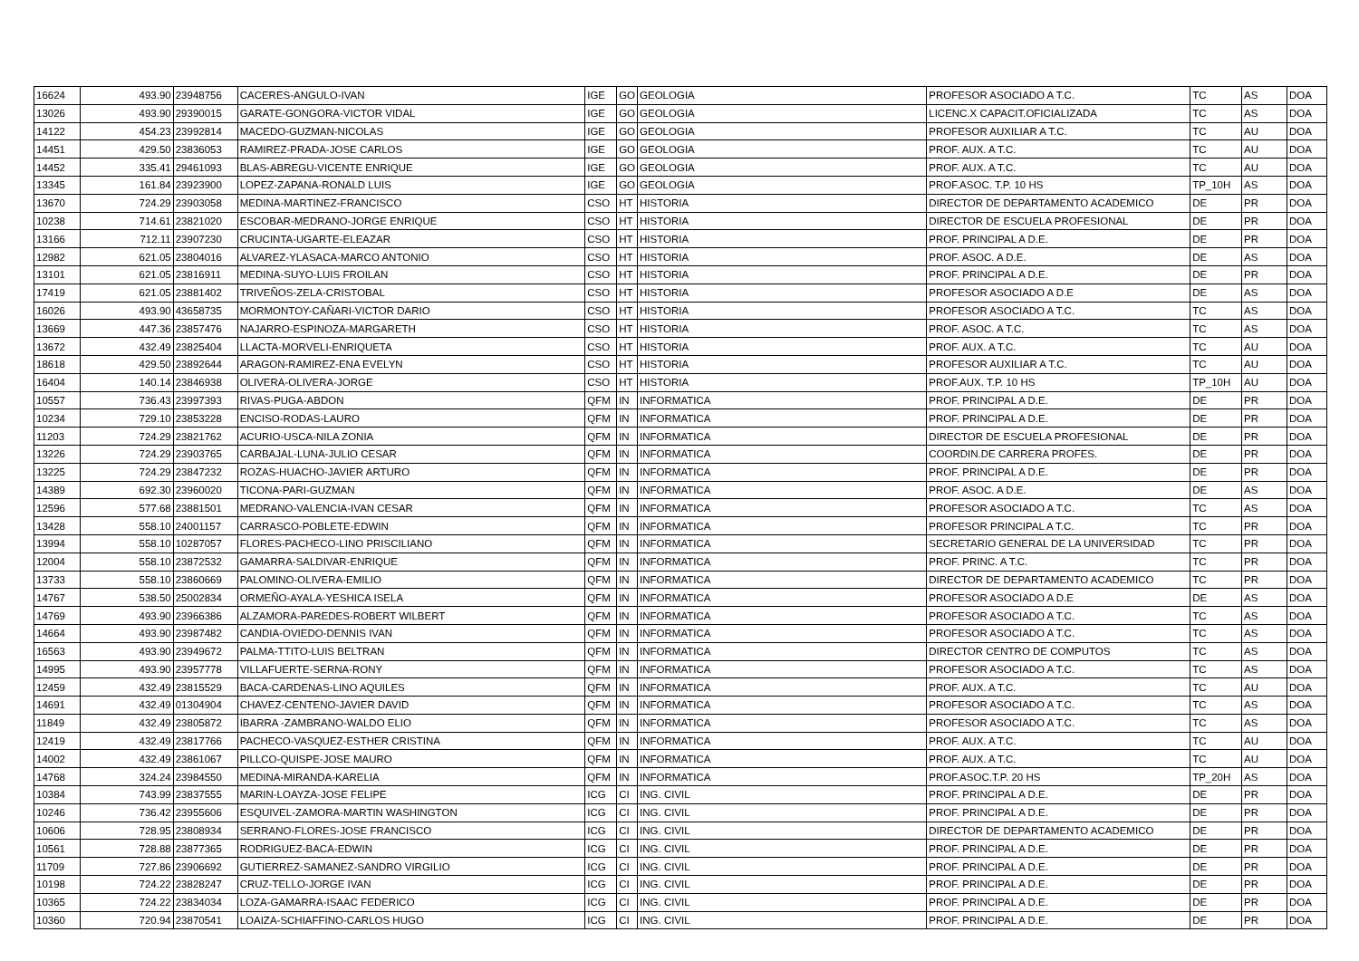| 16624 | 493.90 | 23948756 | CACERES-ANGULO-IVAN | IGE | GO | GEOLOGIA | PROFESOR ASOCIADO A T.C. | TC | AS | DOA |
| 13026 | 493.90 | 29390015 | GARATE-GONGORA-VICTOR VIDAL | IGE | GO | GEOLOGIA | LICENC.X CAPACIT.OFICIALIZADA | TC | AS | DOA |
| 14122 | 454.23 | 23992814 | MACEDO-GUZMAN-NICOLAS | IGE | GO | GEOLOGIA | PROFESOR AUXILIAR A T.C. | TC | AU | DOA |
| 14451 | 429.50 | 23836053 | RAMIREZ-PRADA-JOSE CARLOS | IGE | GO | GEOLOGIA | PROF. AUX. A T.C. | TC | AU | DOA |
| 14452 | 335.41 | 29461093 | BLAS-ABREGU-VICENTE ENRIQUE | IGE | GO | GEOLOGIA | PROF. AUX. A T.C. | TC | AU | DOA |
| 13345 | 161.84 | 23923900 | LOPEZ-ZAPANA-RONALD LUIS | IGE | GO | GEOLOGIA | PROF.ASOC. T.P. 10 HS | TP_10H | AS | DOA |
| 13670 | 724.29 | 23903058 | MEDINA-MARTINEZ-FRANCISCO | CSO | HT | HISTORIA | DIRECTOR DE DEPARTAMENTO ACADEMICO | DE | PR | DOA |
| 10238 | 714.61 | 23821020 | ESCOBAR-MEDRANO-JORGE ENRIQUE | CSO | HT | HISTORIA | DIRECTOR DE ESCUELA PROFESIONAL | DE | PR | DOA |
| 13166 | 712.11 | 23907230 | CRUCINTA-UGARTE-ELEAZAR | CSO | HT | HISTORIA | PROF. PRINCIPAL A D.E. | DE | PR | DOA |
| 12982 | 621.05 | 23804016 | ALVAREZ-YLASACA-MARCO ANTONIO | CSO | HT | HISTORIA | PROF. ASOC. A D.E. | DE | AS | DOA |
| 13101 | 621.05 | 23816911 | MEDINA-SUYO-LUIS FROILAN | CSO | HT | HISTORIA | PROF. PRINCIPAL A D.E. | DE | PR | DOA |
| 17419 | 621.05 | 23881402 | TRIVEÑOS-ZELA-CRISTOBAL | CSO | HT | HISTORIA | PROFESOR ASOCIADO A D.E | DE | AS | DOA |
| 16026 | 493.90 | 43658735 | MORMONTOY-CAÑARI-VICTOR DARIO | CSO | HT | HISTORIA | PROFESOR ASOCIADO A T.C. | TC | AS | DOA |
| 13669 | 447.36 | 23857476 | NAJARRO-ESPINOZA-MARGARETH | CSO | HT | HISTORIA | PROF. ASOC. A T.C. | TC | AS | DOA |
| 13672 | 432.49 | 23825404 | LLACTA-MORVELI-ENRIQUETA | CSO | HT | HISTORIA | PROF. AUX. A T.C. | TC | AU | DOA |
| 18618 | 429.50 | 23892644 | ARAGON-RAMIREZ-ENA EVELYN | CSO | HT | HISTORIA | PROFESOR AUXILIAR A T.C. | TC | AU | DOA |
| 16404 | 140.14 | 23846938 | OLIVERA-OLIVERA-JORGE | CSO | HT | HISTORIA | PROF.AUX. T.P. 10 HS | TP_10H | AU | DOA |
| 10557 | 736.43 | 23997393 | RIVAS-PUGA-ABDON | QFM | IN | INFORMATICA | PROF. PRINCIPAL A D.E. | DE | PR | DOA |
| 10234 | 729.10 | 23853228 | ENCISO-RODAS-LAURO | QFM | IN | INFORMATICA | PROF. PRINCIPAL A D.E. | DE | PR | DOA |
| 11203 | 724.29 | 23821762 | ACURIO-USCA-NILA ZONIA | QFM | IN | INFORMATICA | DIRECTOR DE ESCUELA PROFESIONAL | DE | PR | DOA |
| 13226 | 724.29 | 23903765 | CARBAJAL-LUNA-JULIO CESAR | QFM | IN | INFORMATICA | COORDIN.DE CARRERA PROFES. | DE | PR | DOA |
| 13225 | 724.29 | 23847232 | ROZAS-HUACHO-JAVIER ARTURO | QFM | IN | INFORMATICA | PROF. PRINCIPAL A D.E. | DE | PR | DOA |
| 14389 | 692.30 | 23960020 | TICONA-PARI-GUZMAN | QFM | IN | INFORMATICA | PROF. ASOC. A D.E. | DE | AS | DOA |
| 12596 | 577.68 | 23881501 | MEDRANO-VALENCIA-IVAN CESAR | QFM | IN | INFORMATICA | PROFESOR ASOCIADO A T.C. | TC | AS | DOA |
| 13428 | 558.10 | 24001157 | CARRASCO-POBLETE-EDWIN | QFM | IN | INFORMATICA | PROFESOR PRINCIPAL A T.C. | TC | PR | DOA |
| 13994 | 558.10 | 10287057 | FLORES-PACHECO-LINO PRISCILIANO | QFM | IN | INFORMATICA | SECRETARIO GENERAL DE LA UNIVERSIDAD | TC | PR | DOA |
| 12004 | 558.10 | 23872532 | GAMARRA-SALDIVAR-ENRIQUE | QFM | IN | INFORMATICA | PROF. PRINC. A T.C. | TC | PR | DOA |
| 13733 | 558.10 | 23860669 | PALOMINO-OLIVERA-EMILIO | QFM | IN | INFORMATICA | DIRECTOR DE DEPARTAMENTO ACADEMICO | TC | PR | DOA |
| 14767 | 538.50 | 25002834 | ORMEÑO-AYALA-YESHICA ISELA | QFM | IN | INFORMATICA | PROFESOR ASOCIADO A D.E | DE | AS | DOA |
| 14769 | 493.90 | 23966386 | ALZAMORA-PAREDES-ROBERT WILBERT | QFM | IN | INFORMATICA | PROFESOR ASOCIADO A T.C. | TC | AS | DOA |
| 14664 | 493.90 | 23987482 | CANDIA-OVIEDO-DENNIS IVAN | QFM | IN | INFORMATICA | PROFESOR ASOCIADO A T.C. | TC | AS | DOA |
| 16563 | 493.90 | 23949672 | PALMA-TTITO-LUIS BELTRAN | QFM | IN | INFORMATICA | DIRECTOR CENTRO DE COMPUTOS | TC | AS | DOA |
| 14995 | 493.90 | 23957778 | VILLAFUERTE-SERNA-RONY | QFM | IN | INFORMATICA | PROFESOR ASOCIADO A T.C. | TC | AS | DOA |
| 12459 | 432.49 | 23815529 | BACA-CARDENAS-LINO AQUILES | QFM | IN | INFORMATICA | PROF. AUX. A T.C. | TC | AU | DOA |
| 14691 | 432.49 | 01304904 | CHAVEZ-CENTENO-JAVIER DAVID | QFM | IN | INFORMATICA | PROFESOR ASOCIADO A T.C. | TC | AS | DOA |
| 11849 | 432.49 | 23805872 | IBARRA -ZAMBRANO-WALDO ELIO | QFM | IN | INFORMATICA | PROFESOR ASOCIADO A T.C. | TC | AS | DOA |
| 12419 | 432.49 | 23817766 | PACHECO-VASQUEZ-ESTHER CRISTINA | QFM | IN | INFORMATICA | PROF. AUX. A T.C. | TC | AU | DOA |
| 14002 | 432.49 | 23861067 | PILLCO-QUISPE-JOSE MAURO | QFM | IN | INFORMATICA | PROF. AUX. A T.C. | TC | AU | DOA |
| 14768 | 324.24 | 23984550 | MEDINA-MIRANDA-KARELIA | QFM | IN | INFORMATICA | PROF.ASOC.T.P. 20 HS | TP_20H | AS | DOA |
| 10384 | 743.99 | 23837555 | MARIN-LOAYZA-JOSE FELIPE | ICG | CI | ING. CIVIL | PROF. PRINCIPAL A D.E. | DE | PR | DOA |
| 10246 | 736.42 | 23955606 | ESQUIVEL-ZAMORA-MARTIN WASHINGTON | ICG | CI | ING. CIVIL | PROF. PRINCIPAL A D.E. | DE | PR | DOA |
| 10606 | 728.95 | 23808934 | SERRANO-FLORES-JOSE FRANCISCO | ICG | CI | ING. CIVIL | DIRECTOR DE DEPARTAMENTO ACADEMICO | DE | PR | DOA |
| 10561 | 728.88 | 23877365 | RODRIGUEZ-BACA-EDWIN | ICG | CI | ING. CIVIL | PROF. PRINCIPAL A D.E. | DE | PR | DOA |
| 11709 | 727.86 | 23906692 | GUTIERREZ-SAMANEZ-SANDRO VIRGILIO | ICG | CI | ING. CIVIL | PROF. PRINCIPAL A D.E. | DE | PR | DOA |
| 10198 | 724.22 | 23828247 | CRUZ-TELLO-JORGE IVAN | ICG | CI | ING. CIVIL | PROF. PRINCIPAL A D.E. | DE | PR | DOA |
| 10365 | 724.22 | 23834034 | LOZA-GAMARRA-ISAAC FEDERICO | ICG | CI | ING. CIVIL | PROF. PRINCIPAL A D.E. | DE | PR | DOA |
| 10360 | 720.94 | 23870541 | LOAIZA-SCHIAFFINO-CARLOS HUGO | ICG | CI | ING. CIVIL | PROF. PRINCIPAL A D.E. | DE | PR | DOA |